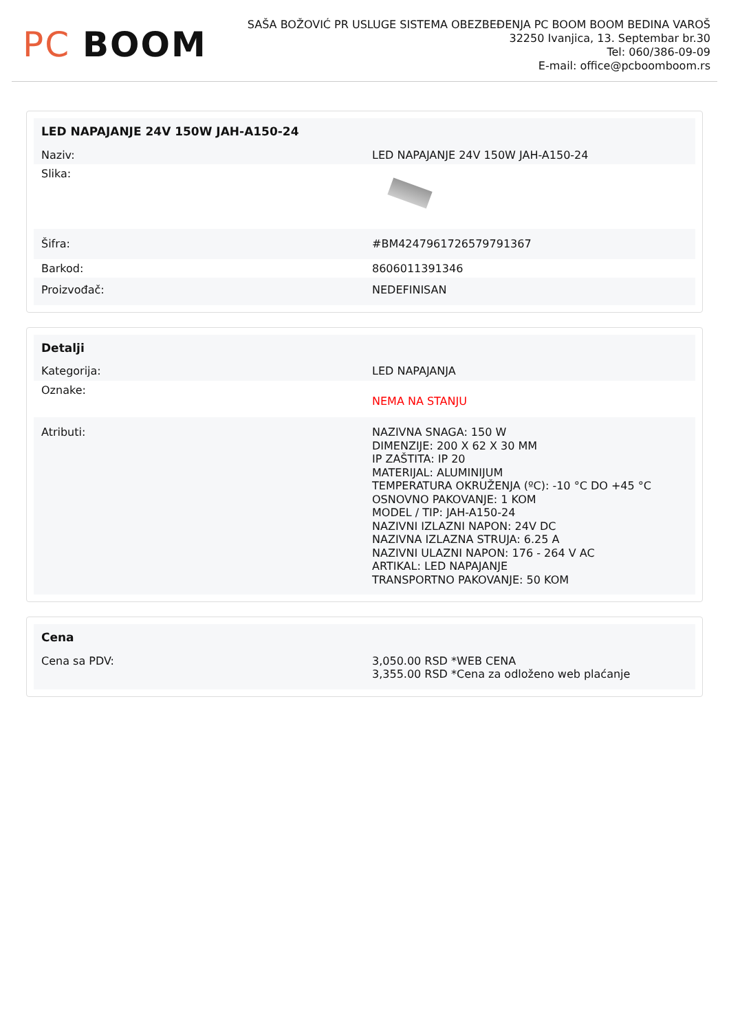PC BOOM
SAŠA BOŽOVIĆ PR USLUGE SISTEMA OBEZBEĐENJA PC BOOM BOOM BEDINA VAROŠ
32250 Ivanjica, 13. Septembar br.30
Tel: 060/386-09-09
E-mail: office@pcboomboom.rs
| LED NAPAJANJE 24V 150W JAH-A150-24 | |
| --- | --- |
| Naziv: | LED NAPAJANJE 24V 150W JAH-A150-24 |
| Slika: | |
| Šifra: | #BM4247961726579791367 |
| Barkod: | 8606011391346 |
| Proizvođač: | NEDEFINISAN |
| Detalji | |
| --- | --- |
| Kategorija: | LED NAPAJANJA |
| Oznake: | NEMA NA STANJU |
| Atributi: | NAZIVNA SNAGA: 150 W DIMENZIJE: 200 X 62 X 30 MM IP ZAŠTITA: IP 20 MATERIJAL: ALUMINIJUM TEMPERATURA OKRUŽENJA (ºC): -10 °C DO +45 °C OSNOVNO PAKOVANJE: 1 KOM MODEL / TIP: JAH-A150-24 NAZIVNI IZLAZNI NAPON: 24V DC NAZIVNA IZLAZNA STRUJA: 6.25 A NAZIVNI ULAZNI NAPON: 176 - 264 V AC ARTIKAL: LED NAPAJANJE TRANSPORTNO PAKOVANJE: 50 KOM |
| Cena | |
| --- | --- |
| Cena sa PDV: | 3,050.00 RSD *WEB CENA 3,355.00 RSD *Cena za odloženo web plaćanje |